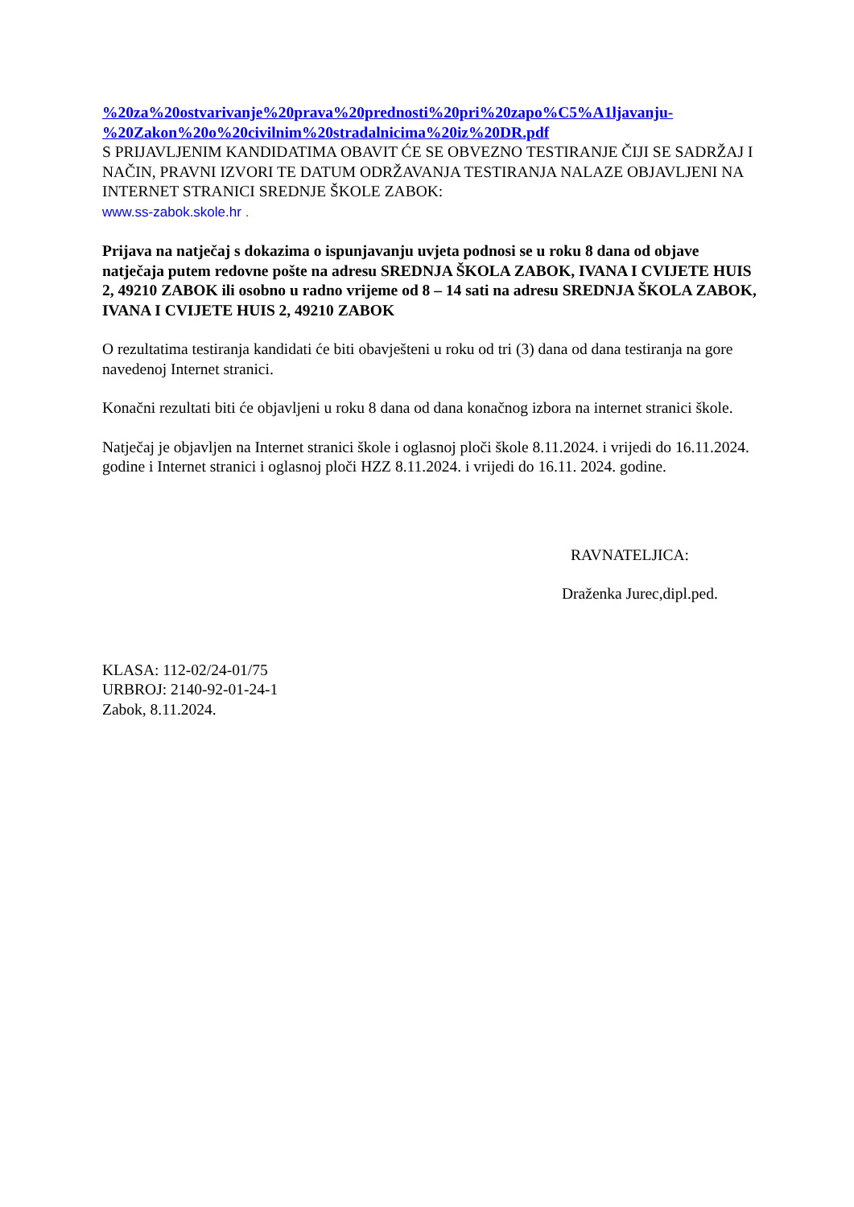%20za%20ostvarivanje%20prava%20prednosti%20pri%20zapo%C5%A1ljavanju-%20Zakon%20o%20civilnim%20stradalnicima%20iz%20DR.pdf
S PRIJAVLJENIM KANDIDATIMA OBAVIT ĆE SE OBVEZNO TESTIRANJE ČIJI SE SADRŽAJ I NAČIN, PRAVNI IZVORI TE DATUM ODRŽAVANJA TESTIRANJA NALAZE OBJAVLJENI NA INTERNET STRANICI SREDNJE ŠKOLE ZABOK:
www.ss-zabok.skole.hr .
Prijava na natječaj s dokazima o ispunjavanju uvjeta podnosi se u roku 8 dana od objave natječaja putem redovne pošte na adresu SREDNJA ŠKOLA ZABOK, IVANA I CVIJETE HUIS 2, 49210 ZABOK ili osobno u radno vrijeme od 8 – 14 sati na adresu SREDNJA ŠKOLA ZABOK, IVANA I CVIJETE HUIS 2, 49210 ZABOK
O rezultatima testiranja kandidati će biti obavješteni u roku od tri (3) dana od dana testiranja na gore navedenoj Internet stranici.
Konačni rezultati biti će objavljeni u roku 8 dana od dana konačnog izbora na internet stranici škole.
Natječaj je objavljen na Internet stranici škole i oglasnoj ploči škole 8.11.2024. i vrijedi do 16.11.2024. godine i Internet stranici i oglasnoj ploči HZZ 8.11.2024. i vrijedi do 16.11. 2024. godine.
RAVNATELJICA:
Draženka Jurec,dipl.ped.
KLASA: 112-02/24-01/75
URBROJ: 2140-92-01-24-1
Zabok, 8.11.2024.